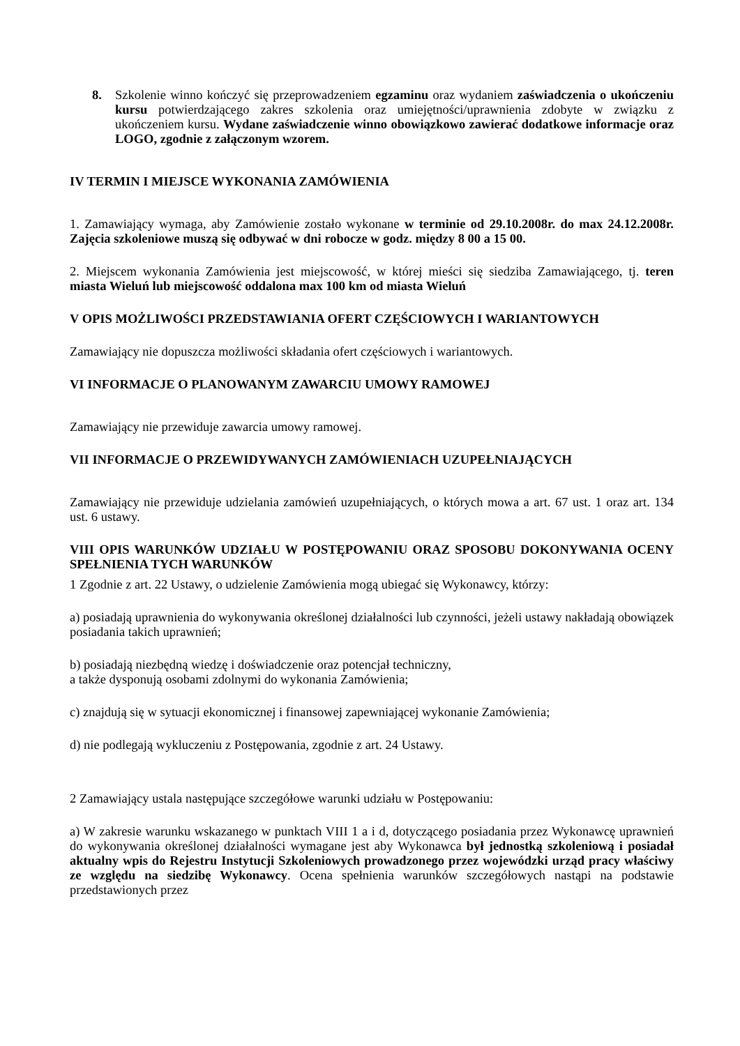8. Szkolenie winno kończyć się przeprowadzeniem egzaminu oraz wydaniem zaświadczenia o ukończeniu kursu potwierdzającego zakres szkolenia oraz umiejętności/uprawnienia zdobyte w związku z ukończeniem kursu. Wydane zaświadczenie winno obowiązkowo zawierać dodatkowe informacje oraz LOGO, zgodnie z załączonym wzorem.
IV TERMIN I MIEJSCE WYKONANIA ZAMÓWIENIA
1. Zamawiający wymaga, aby Zamówienie zostało wykonane w terminie od 29.10.2008r. do max 24.12.2008r. Zajęcia szkoleniowe muszą się odbywać w dni robocze w godz. między 8 00 a 15 00.
2. Miejscem wykonania Zamówienia jest miejscowość, w której mieści się siedziba Zamawiającego, tj. teren miasta Wieluń lub miejscowość oddalona max 100 km od miasta Wieluń
V OPIS MOŻLIWOŚCI PRZEDSTAWIANIA OFERT CZĘŚCIOWYCH I WARIANTOWYCH
Zamawiający nie dopuszcza możliwości składania ofert częściowych i wariantowych.
VI INFORMACJE O PLANOWANYM ZAWARCIU UMOWY RAMOWEJ
Zamawiający nie przewiduje zawarcia umowy ramowej.
VII INFORMACJE O PRZEWIDYWANYCH ZAMÓWIENIACH UZUPEŁNIAJĄCYCH
Zamawiający nie przewiduje udzielania zamówień uzupełniających, o których mowa a art. 67 ust. 1 oraz art. 134 ust. 6 ustawy.
VIII OPIS WARUNKÓW UDZIAŁU W POSTĘPOWANIU ORAZ SPOSOBU DOKONYWANIA OCENY SPEŁNIENIA TYCH WARUNKÓW
1 Zgodnie z art. 22 Ustawy, o udzielenie Zamówienia mogą ubiegać się Wykonawcy, którzy:
a) posiadają uprawnienia do wykonywania określonej działalności lub czynności, jeżeli ustawy nakładają obowiązek posiadania takich uprawnień;
b) posiadają niezbędną wiedzę i doświadczenie oraz potencjał techniczny,
a także dysponują osobami zdolnymi do wykonania Zamówienia;
c) znajdują się w sytuacji ekonomicznej i finansowej zapewniającej wykonanie Zamówienia;
d) nie podlegają wykluczeniu z Postępowania, zgodnie z art. 24 Ustawy.
2 Zamawiający ustala następujące szczegółowe warunki udziału w Postępowaniu:
a) W zakresie warunku wskazanego w punktach VIII 1 a i d, dotyczącego posiadania przez Wykonawcę uprawnień do wykonywania określonej działalności wymagane jest aby Wykonawca był jednostką szkoleniową i posiadał aktualny wpis do Rejestru Instytucji Szkoleniowych prowadzonego przez wojewódzki urząd pracy właściwy ze względu na siedzibę Wykonawcy. Ocena spełnienia warunków szczegółowych nastąpi na podstawie przedstawionych przez